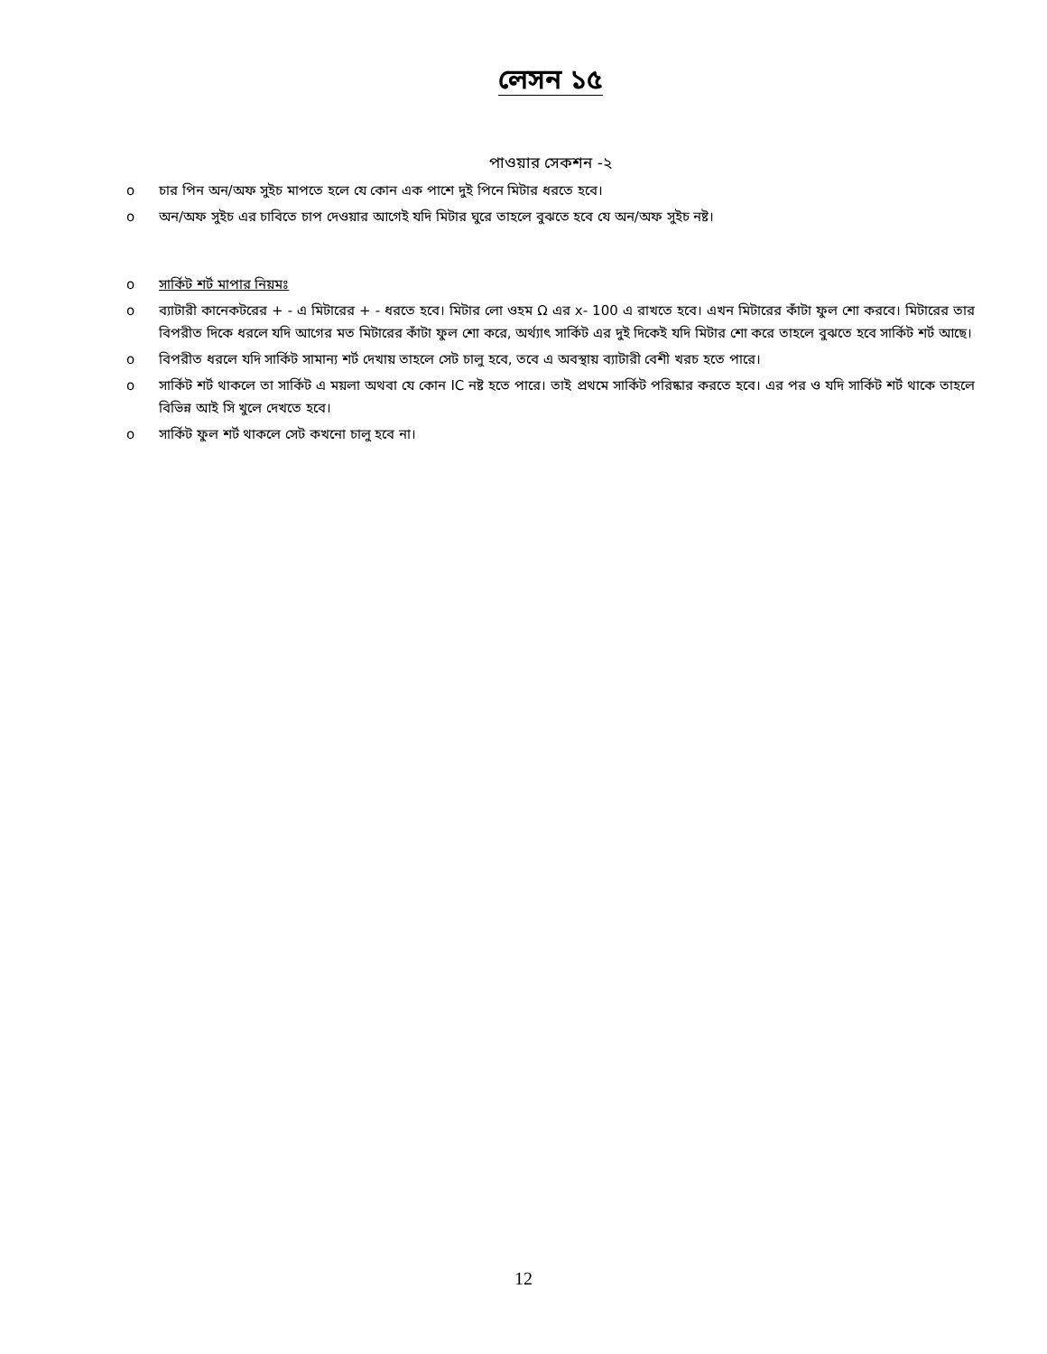লেসন ১৫
পাওয়ার সেকশন -২
o চার পিন অন/অফ সুইচ মাপতে হলে যে কোন এক পাশে দুই পিনে মিটার ধরতে হবে।
o অন/অফ সুইচ এর চাবিতে চাপ দেওয়ার আগেই যদি মিটার ঘুরে তাহলে বুঝতে হবে যে অন/অফ সুইচ নষ্ট।
o সার্কিট শর্ট মাপার নিয়মঃ
o ব্যাটারী কানেকটরের + - এ মিটারের + - ধরতে হবে। মিটার লো ওহম Ω এর x- 100 এ রাখতে হবে। এখন মিটারের কাঁটা ফুল শো করবে। মিটারের তার বিপরীত দিকে ধরলে যদি আগের মত মিটারের কাঁটা ফুল শো করে, অর্থ্যাৎ সার্কিট এর দুই দিকেই যদি মিটার শো করে তাহলে বুঝতে হবে সার্কিট শর্ট আছে।
o বিপরীত ধরলে যদি সার্কিট সামান্য শর্ট দেখায় তাহলে সেট চালু হবে, তবে এ অবস্থায় ব্যাটারী বেশী খরচ হতে পারে।
o সার্কিট শর্ট থাকলে তা সার্কিট এ ময়লা অথবা যে কোন IC নষ্ট হতে পারে। তাই প্রথমে সার্কিট পরিষ্কার করতে হবে। এর পর ও যদি সার্কিট শর্ট থাকে তাহলে বিভিন্ন আই সি খুলে দেখতে হবে।
o সার্কিট ফুল শর্ট থাকলে সেট কখনো চালু হবে না।
12